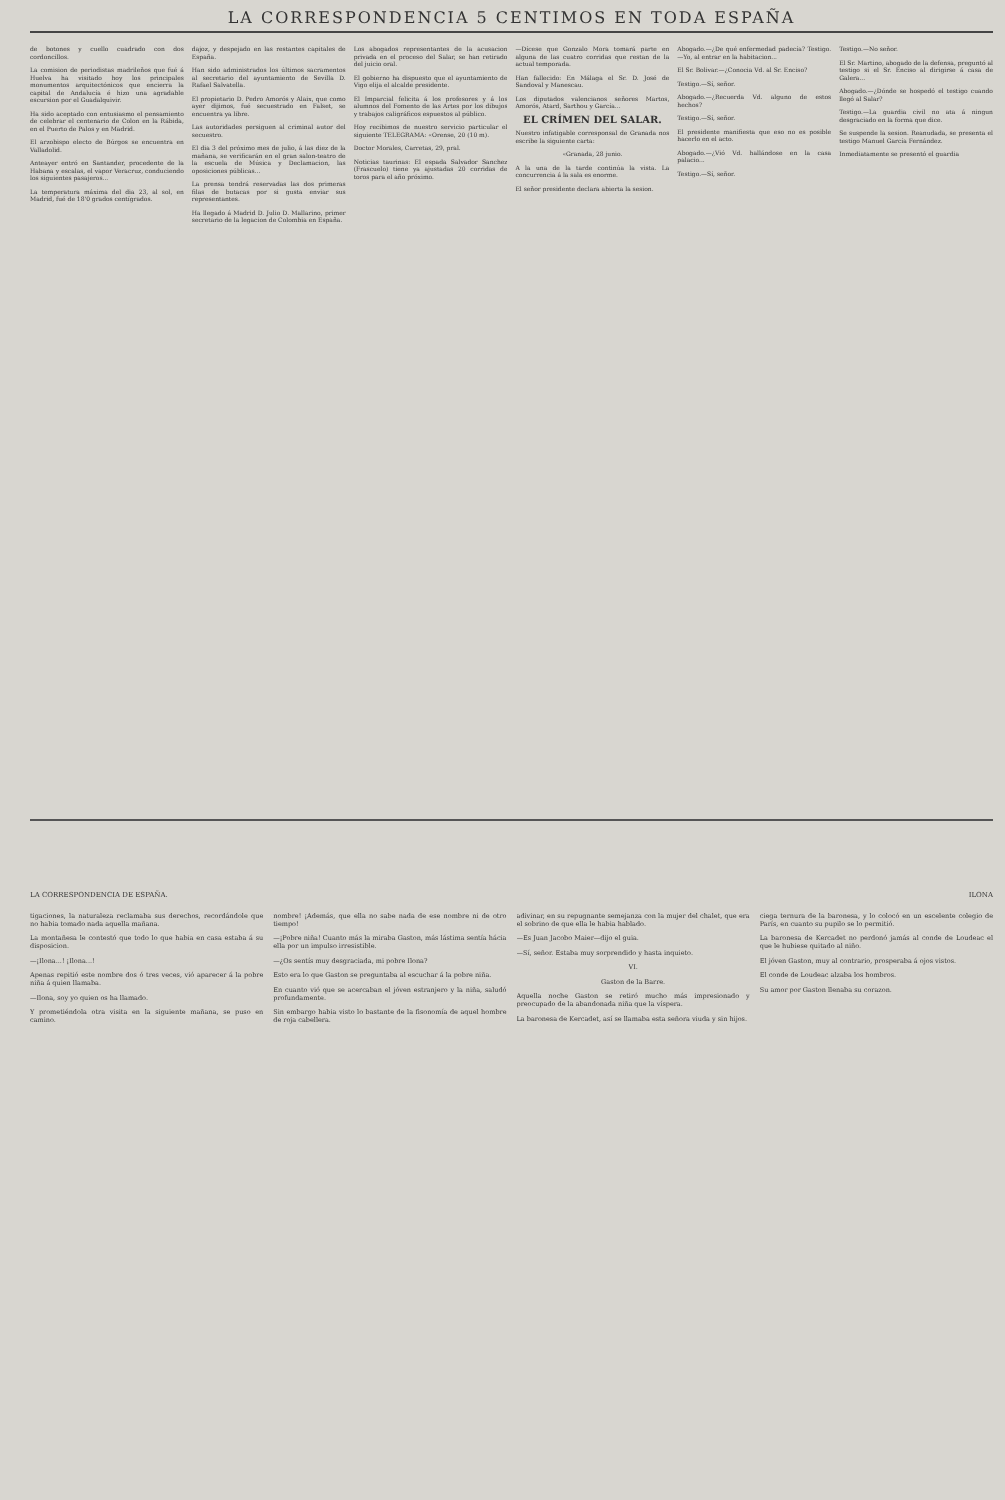LA CORRESPONDENCIA 5 CENTIMOS EN TODA ESPAÑA
de botones y cuello cuadrado con dos cordoncillos.
La comision de periodistas madrileños que fué á Huelva ha visitado hoy los principales monumentos arquitectónicos que encierra la capital de Andalucía é hizo una agradable escursion por el Guadalquivir.
Ha sido aceptado con entusiasmo el pensamiento de celebrar el centenario de Colon en la Rábida, en el Puerto de Palos y en Madrid.
El arzobispo electo de Búrgos se encuentra en Valladolid.
Anteayer entró en Santander, procedente de la Habana y escalas, el vapor Veracruz, conduciendo los siguientes pasajeros...
La temperatura máxima del dia 23, al sol, en Madrid, fué de 18'0 grados centígrados.
dajoz, y despejado en las restantes capitales de España.
Han sido administrados los últimos sacramentos al secretario del ayuntamiento de Sevilla D. Rafael Salvatella.
El propietario D. Pedro Amorós y Alaix, que como ayer dijimos, fué secuestrado en Falset, se encuentra ya libre.
Las autoridades persiguen al criminal autor del secuestro.
El dia 3 del próximo mes de julio, á las diez de la mañana, se verificarán en el gran salon-teatro de la escuela de Música y Declamacion, las oposiciones públicas...
La prensa tendrá reservadas las dos primeras filas de butacas por si gusta enviar sus representantes.
Ha llegado á Madrid D. Julio D. Mallarino, primer secretario de la legacion de Colombia en España.
Los abogados representantes de la acusacion privada en el proceso del Salar, se han retirado del juicio oral.
El gobierno ha dispuesto que el ayuntamiento de Vigo elija el alcalde presidente.
El Imparcial felicita á los profesores y á los alumnos del Fomento de las Artes por los dibujos y trabajos caligráficos espuestos al público.
Hoy recibimos de nuestro servicio particular el siguiente TELEGRAMA: «Orense, 20 (10 m).
Doctor Morales, Carretas, 29, pral.
Noticias taurinas: El espada Salvador Sanchez (Frascuelo) tiene ya ajustadas 20 corridas de toros para el año próximo.
—Dícese que Gonzalo Mora tomará parte en alguna de las cuatro corridas que restan de la actual temporada.
Han fallecido: En Málaga el Sr. D. José de Sandoval y Manescau.
Los diputados valencianos señores Martos, Amorós, Atard, Sarthou y García...
EL CRÍMEN DEL SALAR.
Nuestro infatigable corresponsal de Granada nos escribe la siguiente carta:
«Granada, 28 junio.
A la una de la tarde continúa la vista. La concurrencia á la sala es enorme.
El señor presidente declara abierta la sesion.
Abogado.—¿De qué enfermedad padecía? Testigo.—Yo, al entrar en la habitacion...
El Sr. Bolivar.—¿Conocia Vd. al Sr. Enciso?
Testigo.—Sí, señor.
Abogado.—¿Recuerda Vd. alguno de estos hechos?
Testigo.—Sí, señor.
El presidente manifiesta que eso no es posible hacerlo en el acto.
Abogado.—¿Vió Vd. hallándose en la casa palacio...
Testigo.—Sí, señor.
Testigo.—No señor.
El Sr. Martino, abogado de la defensa, preguntó al testigo si el Sr. Enciso al dirigirse á casa de Galera...
Abogado.—¿Dónde se hospedó el testigo cuando llegó al Salar?
Testigo.—La guardia civil no ata á ningun desgraciado en la forma que dice.
Se suspende la sesion. Reanudada, se presenta el testigo Manuel García Fernández.
Inmediatamente se presentó el guardia
LA CORRESPONDENCIA DE ESPAÑA. ILONA
tigaciones, la naturaleza reclamaba sus derechos, recordándole que no habia tomado nada aquella mañana.
La montañesa le contestó que todo lo que habia en casa estaba á su disposicion.
—¡Ilona...! ¡Ilona...!
Apenas repitió este nombre dos ó tres veces, vió aparecer á la pobre niña á quien llamaba.
—Ilona, soy yo quien os ha llamado.
Y prometiéndola otra visita en la siguiente mañana, se puso en camino.
nombre! ¡Además, que ella no sabe nada de ese nombre ni de otro tiempo!
—¡Pobre niña! Cuanto más la miraba Gaston, más lástima sentía hácia ella por un impulso irresistible.
—¿Os sentís muy desgraciada, mi pobre Ilona?
Esto era lo que Gaston se preguntaba al escuchar á la pobre niña.
En cuanto vió que se acercaban el jóven estranjero y la niña, saludó profundamente.
Sin embargo habia visto lo bastante de la fisonomía de aquel hombre de roja cabellera.
adivinar, en su repugnante semejanza con la mujer del chalet, que era el sobrino de que ella le habia hablado.
—Es Juan Jacobo Maier—dijo el guia.
—Sí, señor. Estaba muy sorprendido y hasta inquieto.
VI.
Gaston de la Barre.
Aquella noche Gaston se retiró mucho más impresionado y preocupado de la abandonada niña que la víspera.
La baronesa de Kercadet, así se llamaba esta señora viuda y sin hijos.
ciega ternura de la baronesa, y lo colocó en un escelente colegio de París, en cuanto su pupilo se lo permitió.
La baronesa de Kercadet no perdonó jamás al conde de Loudeac el que le hubiese quitado al niño.
El jóven Gaston, muy al contrario, prosperaba á ojos vistos.
El conde de Loudeac alzaba los hombros.
Su amor por Gaston llenaba su corazon.